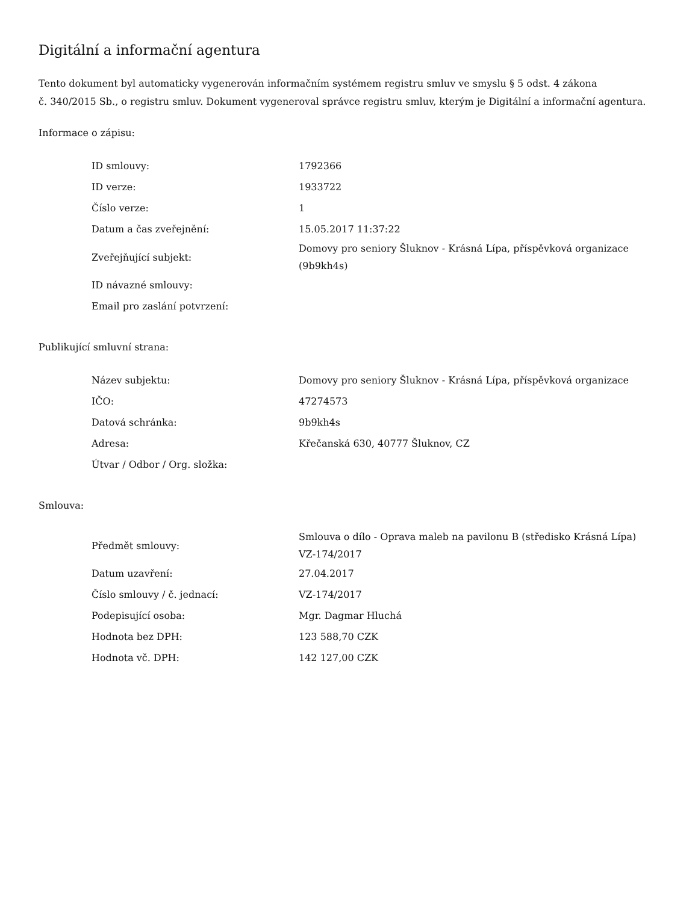Digitální a informační agentura
Tento dokument byl automaticky vygenerován informačním systémem registru smluv ve smyslu § 5 odst. 4 zákona
č. 340/2015 Sb., o registru smluv. Dokument vygeneroval správce registru smluv, kterým je Digitální a informační agentura.
Informace o zápisu:
| ID smlouvy: | 1792366 |
| ID verze: | 1933722 |
| Číslo verze: | 1 |
| Datum a čas zveřejnění: | 15.05.2017 11:37:22 |
| Zveřejňující subjekt: | Domovy pro seniory Šluknov - Krásná Lípa, příspěvková organizace (9b9kh4s) |
| ID návazné smlouvy: | |
| Email pro zaslání potvrzení: | |
Publikující smluvní strana:
| Název subjektu: | Domovy pro seniory Šluknov - Krásná Lípa, příspěvková organizace |
| IČO: | 47274573 |
| Datová schránka: | 9b9kh4s |
| Adresa: | Křečanská 630, 40777 Šluknov, CZ |
| Útvar / Odbor / Org. složka: | |
Smlouva:
| Předmět smlouvy: | Smlouva o dílo - Oprava maleb na pavilonu B (středisko Krásná Lípa) VZ-174/2017 |
| Datum uzavření: | 27.04.2017 |
| Číslo smlouvy / č. jednací: | VZ-174/2017 |
| Podepisující osoba: | Mgr. Dagmar Hluchá |
| Hodnota bez DPH: | 123 588,70 CZK |
| Hodnota vč. DPH: | 142 127,00 CZK |